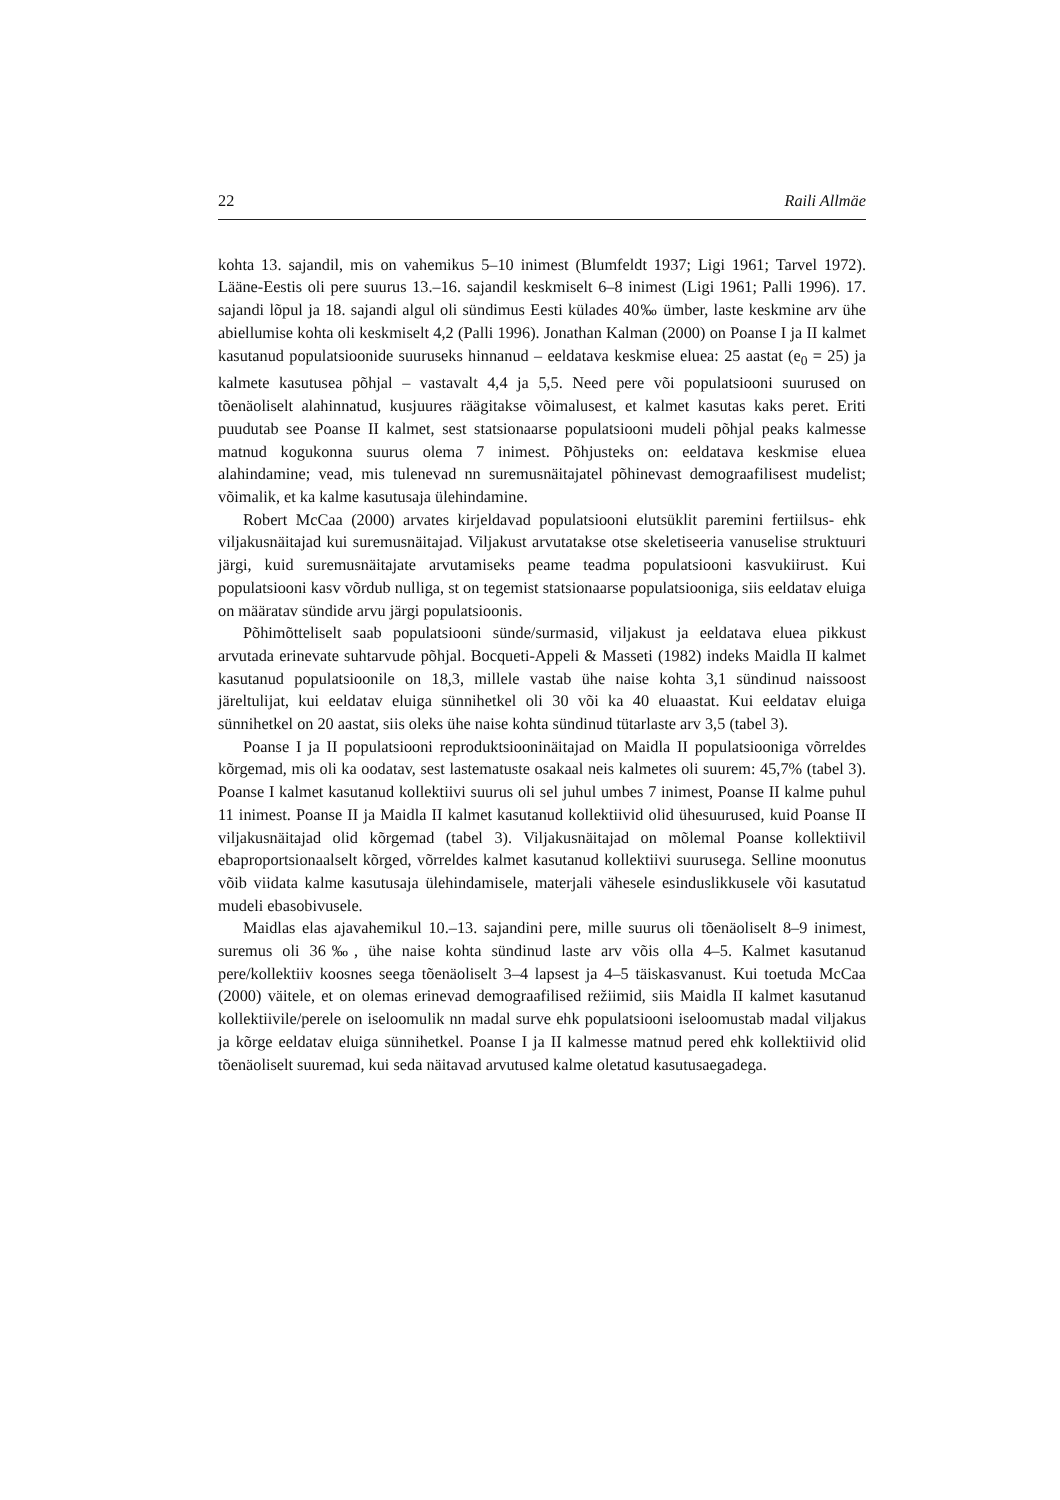22 Raili Allmäe
kohta 13. sajandil, mis on vahemikus 5–10 inimest (Blumfeldt 1937; Ligi 1961; Tarvel 1972). Lääne-Eestis oli pere suurus 13.–16. sajandil keskmiselt 6–8 inimest (Ligi 1961; Palli 1996). 17. sajandi lõpul ja 18. sajandi algul oli sündimus Eesti külades 40‰ ümber, laste keskmine arv ühe abiellumise kohta oli keskmiselt 4,2 (Palli 1996). Jonathan Kalman (2000) on Poanse I ja II kalmet kasutanud populatsioonide suuruseks hinnanud – eeldatava keskmise eluea: 25 aastat (e<sub>0</sub> = 25) ja kalmete kasutusea põhjal – vastavalt 4,4 ja 5,5. Need pere või populatsiooni suurused on tõenäoliselt alahinnatud, kusjuures räägitakse võimalusest, et kalmet kasutas kaks peret. Eriti puudutab see Poanse II kalmet, sest statsionaarse populatsiooni mudeli põhjal peaks kalmesse matnud kogukonna suurus olema 7 inimest. Põhjusteks on: eeldatava keskmise eluea alahindamine; vead, mis tulenevad nn suremusnäitajatel põhinevast demograafilisest mudelist; võimalik, et ka kalme kasutusaja ülehindamine.
Robert McCaa (2000) arvates kirjeldavad populatsiooni elutsüklit paremini fertiilsus- ehk viljakusnäitajad kui suremusnäitajad. Viljakust arvutatakse otse skeletiseeria vanuselise struktuuri järgi, kuid suremusnäitajate arvutamiseks peame teadma populatsiooni kasvukiirust. Kui populatsiooni kasv võrdub nulliga, st on tegemist statsionaarse populatsiooniga, siis eeldatav eluiga on määratav sündide arvu järgi populatsioonis.
Põhimõtteliselt saab populatsiooni sünde/surmasid, viljakust ja eeldatava eluea pikkust arvutada erinevate suhtarvude põhjal. Bocqueti-Appeli & Masseti (1982) indeks Maidla II kalmet kasutanud populatsioonile on 18,3, millele vastab ühe naise kohta 3,1 sündinud naissoost järeltulijat, kui eeldatav eluiga sünnihetkel oli 30 või ka 40 eluaastat. Kui eeldatav eluiga sünnihetkel on 20 aastat, siis oleks ühe naise kohta sündinud tütarlaste arv 3,5 (tabel 3).
Poanse I ja II populatsiooni reproduktsiooninäitajad on Maidla II populatsiooniga võrreldes kõrgemad, mis oli ka oodatav, sest lastematuste osakaal neis kalmetes oli suurem: 45,7% (tabel 3). Poanse I kalmet kasutanud kollektiivi suurus oli sel juhul umbes 7 inimest, Poanse II kalme puhul 11 inimest. Poanse II ja Maidla II kalmet kasutanud kollektiivid olid ühesuurused, kuid Poanse II viljakusnäitajad olid kõrgemad (tabel 3). Viljakusnäitajad on mõlemal Poanse kollektiivil ebaproportsionaalselt kõrged, võrreldes kalmet kasutanud kollektiivi suurusega. Selline moonutus võib viidata kalme kasutusaja ülehindamisele, materjali vähesele esinduslikkusele või kasutatud mudeli ebasobivusele.
Maidlas elas ajavahemikul 10.–13. sajandini pere, mille suurus oli tõenäoliselt 8–9 inimest, suremus oli 36‰, ühe naise kohta sündinud laste arv võis olla 4–5. Kalmet kasutanud pere/kollektiiv koosnes seega tõenäoliselt 3–4 lapsest ja 4–5 täiskasvanust. Kui toetuda McCaa (2000) väitele, et on olemas erinevad demograafilised režiimid, siis Maidla II kalmet kasutanud kollektiivile/perele on iseloomulik nn madal surve ehk populatsiooni iseloomustab madal viljakus ja kõrge eeldatav eluiga sünnihetkel. Poanse I ja II kalmesse matnud pered ehk kollektiivid olid tõenäoliselt suuremad, kui seda näitavad arvutused kalme oletatud kasutusaegadega.